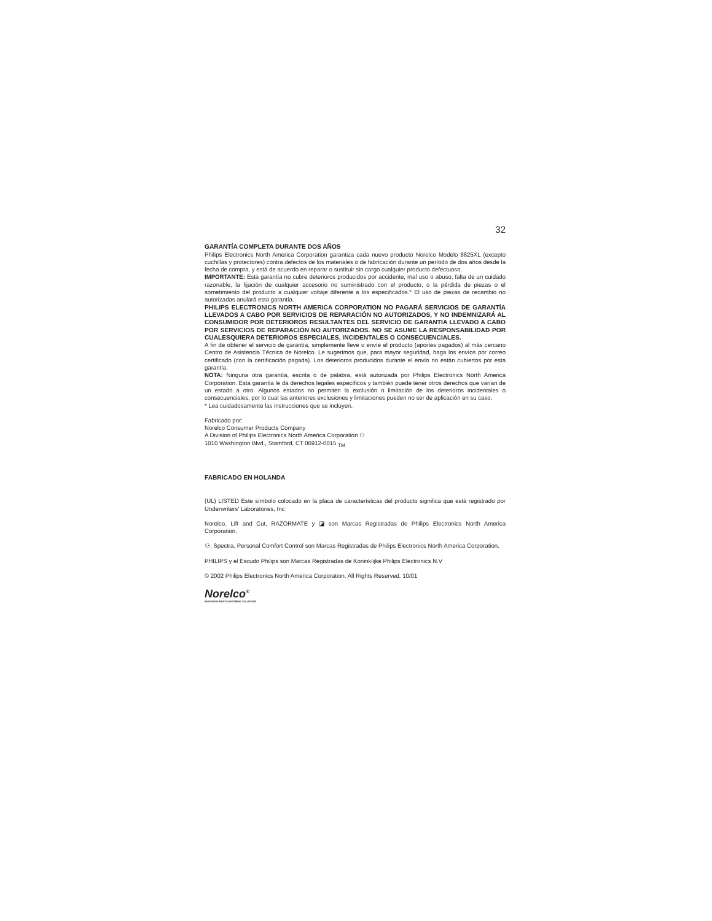32
GARANTÍA COMPLETA DURANTE DOS AÑOS
Philips Electronics North America Corporation garantiza cada nuevo producto Norelco Modelo 8825XL (excepto cuchillas y protectores) contra defectos de los materiales o de fabricación durante un período de dos años desde la fecha de compra, y está de acuerdo en reparar o sustituir sin cargo cualquier producto defectuoso.
IMPORTANTE: Esta garantía no cubre deterioros producidos por accidente, mal uso o abuso, falta de un cuidado razonable, la fijación de cualquier accesorio no suministrado con el producto, o la pérdida de piezas o el sometimiento del producto a cualquier voltaje diferente a los especificados.* El uso de piezas de recambio no autorizadas anulará esta garantía.
PHILIPS ELECTRONICS NORTH AMERICA CORPORATION NO PAGARÁ SERVICIOS DE GARANTÍA LLEVADOS A CABO POR SERVICIOS DE REPARACIÓN NO AUTORIZADOS, Y NO INDEMNIZARÁ AL CONSUMIDOR POR DETERIOROS RESULTANTES DEL SERVICIO DE GARANTIA LLEVADO A CABO POR SERVICIOS DE REPARACIÓN NO AUTORIZADOS. NO SE ASUME LA RESPONSABILIDAD POR CUALESQUIERA DETERIOROS ESPECIALES, INCIDENTALES O CONSECUENCIALES.
A fin de obtener el servicio de garantía, simplemente lleve o envíe el producto (aportes pagados) al más cercano Centro de Asistencia Técnica de Norelco. Le sugerimos que, para mayor seguridad, haga los envíos por correo certificado (con la certificación pagada). Los deterioros producidos durante el envío no están cubiertos por esta garantía.
NOTA: Ninguna otra garantía, escrita o de palabra, está autorizada por Philips Electronics North America Corporation. Esta garantía le da derechos legales específicos y también puede tener otros derechos que varían de un estado a otro. Algunos estados no permiten la exclusión o limitación de los deterioros incidentales o consecuenciales, por lo cual las anteriores exclusiones y limitaciones pueden no ser de aplicación en su caso.
* Lea cuidadosamente las instrucciones que se incluyen.
Fabricado por:
Norelco Consumer Products Company
A Division of Philips Electronics North America Corporation ⚇
1010 Washington Blvd., Stamford, CT 06912-0015 <sub>TM</sub>
FABRICADO EN HOLANDA
(UL) LISTED Este símbolo colocado en la placa de características del producto significa que está registrado por Underwriters' Laboratories, Inc
Norelco, Lift and Cut, RAZORMATE y ◪ son Marcas Registradas de Philips Electronics North America Corporation.
⚇, Spectra, Personal Comfort Control son Marcas Registradas de Philips Electronics North America Corporation.
PHILIPS y el Escudo Philips son Marcas Registradas de Koninklijke Philips Electronics N.V
© 2002 Philips Electronics North America Corporation. All Rights Reserved. 10/01
Norelco<sup>®</sup>
INGENIOUS MEN'S GROOMING SOLUTIONS